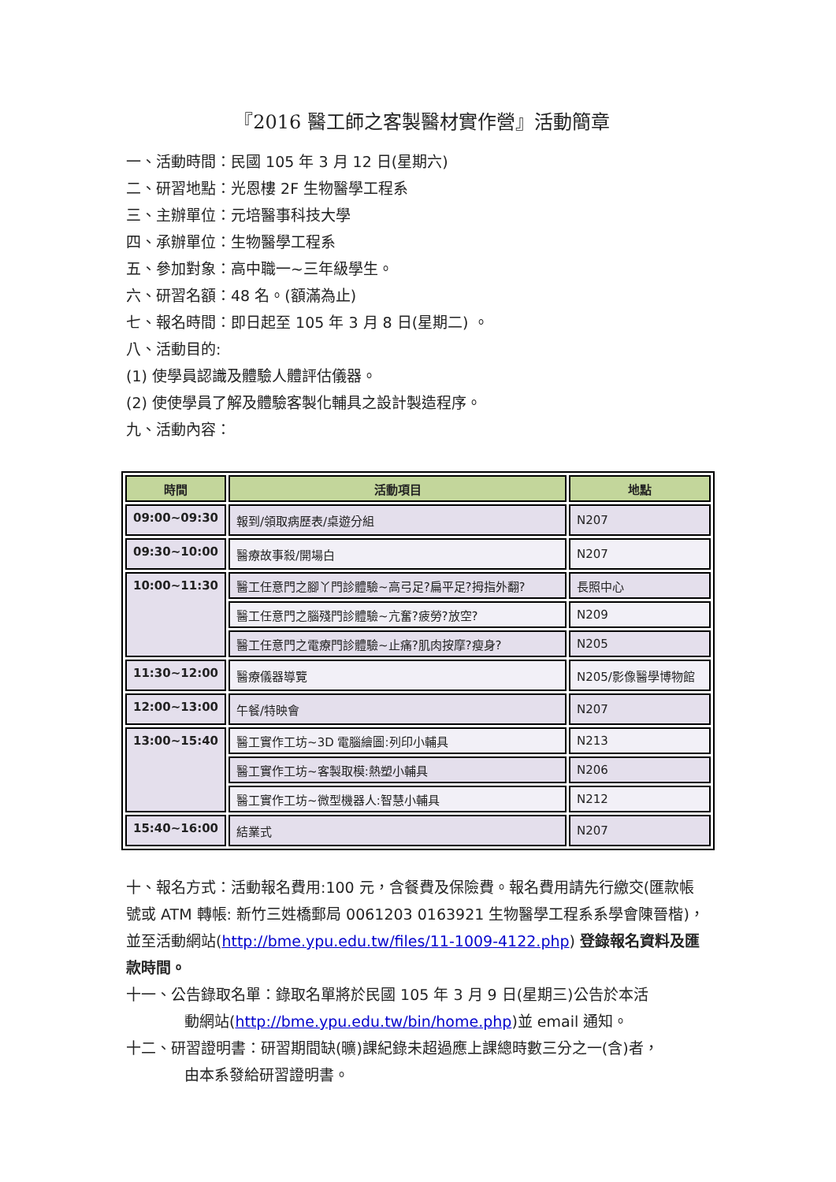『2016 醫工師之客製醫材實作營』活動簡章
一、活動時間：民國 105 年 3 月 12 日(星期六)
二、研習地點：光恩樓 2F 生物醫學工程系
三、主辦單位：元培醫事科技大學
四、承辦單位：生物醫學工程系
五、參加對象：高中職一~三年級學生。
六、研習名額：48 名。(額滿為止)
七、報名時間：即日起至 105 年 3 月 8 日(星期二) 。
八、活動目的:
(1) 使學員認識及體驗人體評估儀器。
(2) 使使學員了解及體驗客製化輔具之設計製造程序。
九、活動內容：
| 時間 | 活動項目 | 地點 |
| --- | --- | --- |
| 09:00~09:30 | 報到/領取病歷表/桌遊分組 | N207 |
| 09:30~10:00 | 醫療故事殺/開場白 | N207 |
| 10:00~11:30 | 醫工任意門之腳丫門診體驗~高弓足?扁平足?拇指外翻? | 長照中心 |
| | 醫工任意門之腦殘門診體驗~亢奮?疲勞?放空? | N209 |
| | 醫工任意門之電療門診體驗~止痛?肌肉按摩?瘦身? | N205 |
| 11:30~12:00 | 醫療儀器導覽 | N205/影像醫學博物館 |
| 12:00~13:00 | 午餐/特映會 | N207 |
| 13:00~15:40 | 醫工實作工坊~3D 電腦繪圖:列印小輔具 | N213 |
| | 醫工實作工坊~客製取模:熱塑小輔具 | N206 |
| | 醫工實作工坊~微型機器人:智慧小輔具 | N212 |
| 15:40~16:00 | 結業式 | N207 |
十、報名方式：活動報名費用:100 元，含餐費及保險費。報名費用請先行繳交(匯款帳號或 ATM 轉帳: 新竹三姓橋郵局 0061203 0163921 生物醫學工程系系學會陳晉楷)，並至活動網站(http://bme.ypu.edu.tw/files/11-1009-4122.php) 登錄報名資料及匯款時間。
十一、公告錄取名單：錄取名單將於民國 105 年 3 月 9 日(星期三)公告於本活
動網站(http://bme.ypu.edu.tw/bin/home.php)並 email 通知。
十二、研習證明書：研習期間缺(曠)課紀錄未超過應上課總時數三分之一(含)者，
由本系發給研習證明書。